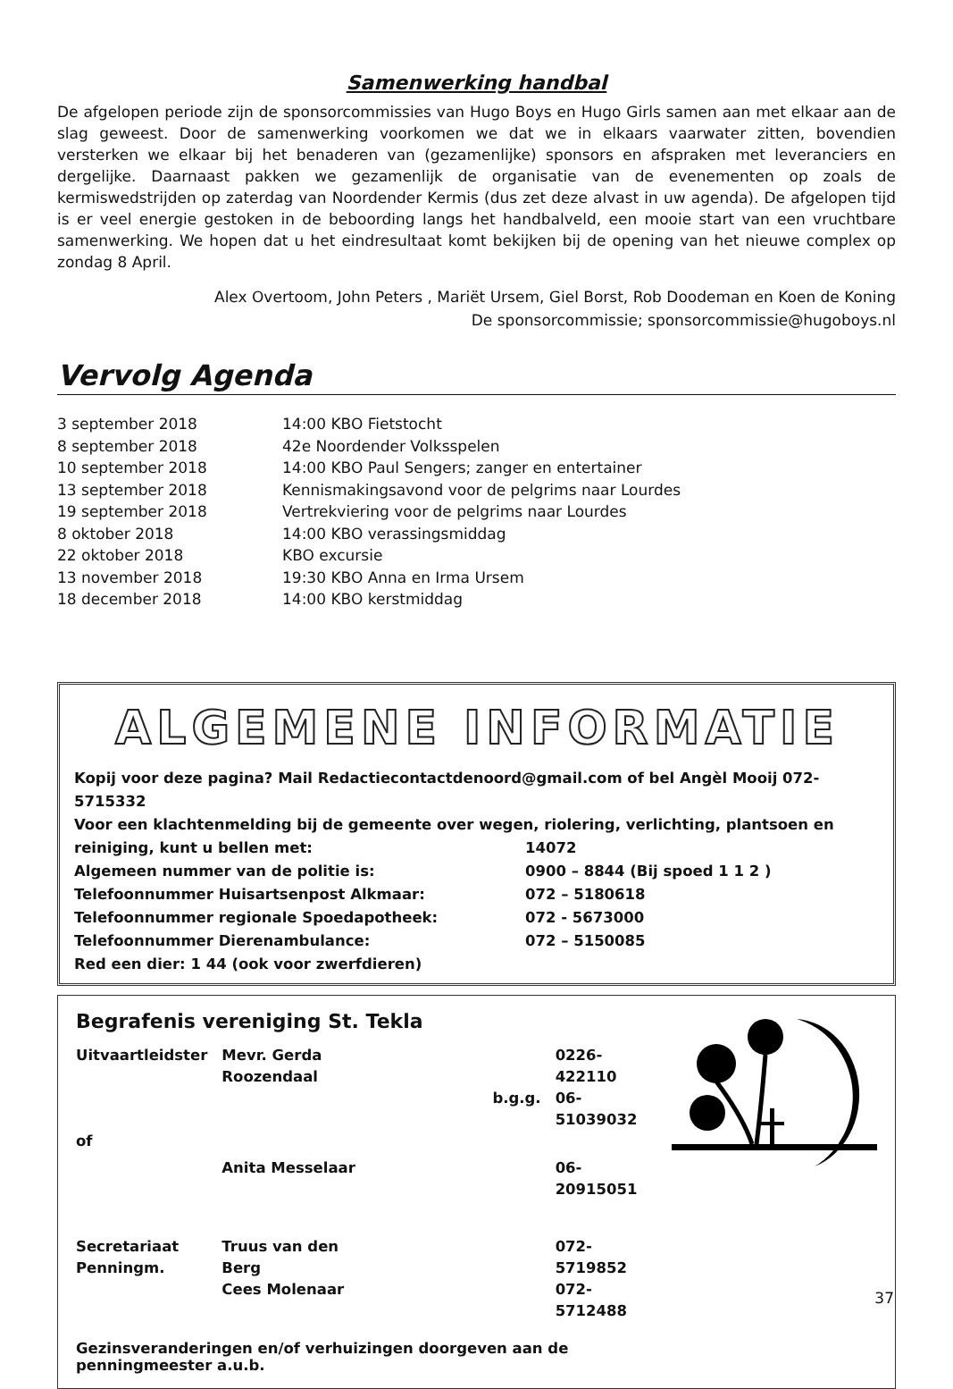Samenwerking handbal
De afgelopen periode zijn de sponsorcommissies van Hugo Boys en Hugo Girls samen aan met elkaar aan de slag geweest. Door de samenwerking voorkomen we dat we in elkaars vaarwater zitten, bovendien versterken we elkaar bij het benaderen van (gezamenlijke) sponsors en afspraken met leveranciers en dergelijke. Daarnaast pakken we gezamenlijk de organisatie van de evenementen op zoals de kermiswedstrijden op zaterdag van Noordender Kermis (dus zet deze alvast in uw agenda). De afgelopen tijd is er veel energie gestoken in de beboording langs het handbalveld, een mooie start van een vruchtbare samenwerking. We hopen dat u het eindresultaat komt bekijken bij de opening van het nieuwe complex op zondag 8 April.
Alex Overtoom, John Peters , Mariët Ursem, Giel Borst, Rob Doodeman en Koen de Koning
De sponsorcommissie; sponsorcommissie@hugoboys.nl
Vervolg Agenda
| 3 september 2018 | 14:00 KBO Fietstocht |
| 8 september 2018 | 42e Noordender Volksspelen |
| 10 september 2018 | 14:00 KBO Paul Sengers; zanger en entertainer |
| 13 september 2018 | Kennismakingsavond voor de pelgrims naar Lourdes |
| 19 september 2018 | Vertrekviering voor de pelgrims naar Lourdes |
| 8 oktober 2018 | 14:00 KBO verassingsmiddag |
| 22 oktober 2018 | KBO excursie |
| 13 november 2018 | 19:30 KBO Anna en Irma Ursem |
| 18 december 2018 | 14:00 KBO kerstmiddag |
ALGEMENE INFORMATIE
| Kopij voor deze pagina? Mail Redactiecontactdenoord@gmail.com of bel Angèl Mooij 072-5715332 | |
| Voor een klachtenmelding bij de gemeente over wegen, riolering, verlichting, plantsoen en | |
| reiniging, kunt u bellen met: | 14072 |
| Algemeen nummer van de politie is: | 0900 – 8844 (Bij spoed 1 1 2 ) |
| Telefoonnummer Huisartsenpost Alkmaar: | 072 – 5180618 |
| Telefoonnummer regionale Spoedapotheek: | 072 - 5673000 |
| Telefoonnummer Dierenambulance: | 072 – 5150085 |
| Red een dier: 1 44 (ook voor zwerfdieren) | |
Begrafenis vereniging St. Tekla
| Uitvaartleidster | Mevr. Gerda Roozendaal | | 0226-422110 |
| | | b.g.g. | 06-51039032 |
| of | | | |
| | Anita Messelaar | | 06-20915051 |
| Secretariaat Penningm. | Truus van den Berg Cees Molenaar | | 072-5719852 072-5712488 |
Gezinsveranderingen en/of verhuizingen doorgeven aan de penningmeester a.u.b.
37